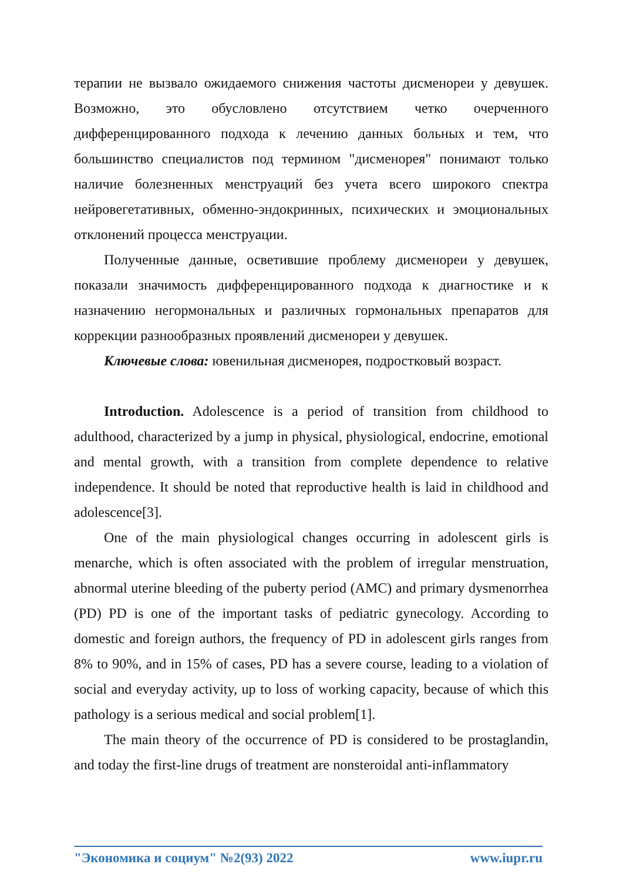терапии не вызвало ожидаемого снижения частоты дисменореи у девушек. Возможно, это обусловлено отсутствием четко очерченного дифференцированного подхода к лечению данных больных и тем, что большинство специалистов под термином "дисменорея" понимают только наличие болезненных менструаций без учета всего широкого спектра нейровегетативных, обменно-эндокринных, психических и эмоциональных отклонений процесса менструации.
Полученные данные, осветившие проблему дисменореи у девушек, показали значимость дифференцированного подхода к диагностике и к назначению негормональных и различных гормональных препаратов для коррекции разнообразных проявлений дисменореи у девушек.
Ключевые слова: ювенильная дисменорея, подростковый возраст.
Introduction. Adolescence is a period of transition from childhood to adulthood, characterized by a jump in physical, physiological, endocrine, emotional and mental growth, with a transition from complete dependence to relative independence. It should be noted that reproductive health is laid in childhood and adolescence[3].
One of the main physiological changes occurring in adolescent girls is menarche, which is often associated with the problem of irregular menstruation, abnormal uterine bleeding of the puberty period (AMC) and primary dysmenorrhea (PD) PD is one of the important tasks of pediatric gynecology. According to domestic and foreign authors, the frequency of PD in adolescent girls ranges from 8% to 90%, and in 15% of cases, PD has a severe course, leading to a violation of social and everyday activity, up to loss of working capacity, because of which this pathology is a serious medical and social problem[1].
The main theory of the occurrence of PD is considered to be prostaglandin, and today the first-line drugs of treatment are nonsteroidal anti-inflammatory
"Экономика и социум" №2(93) 2022 www.iupr.ru